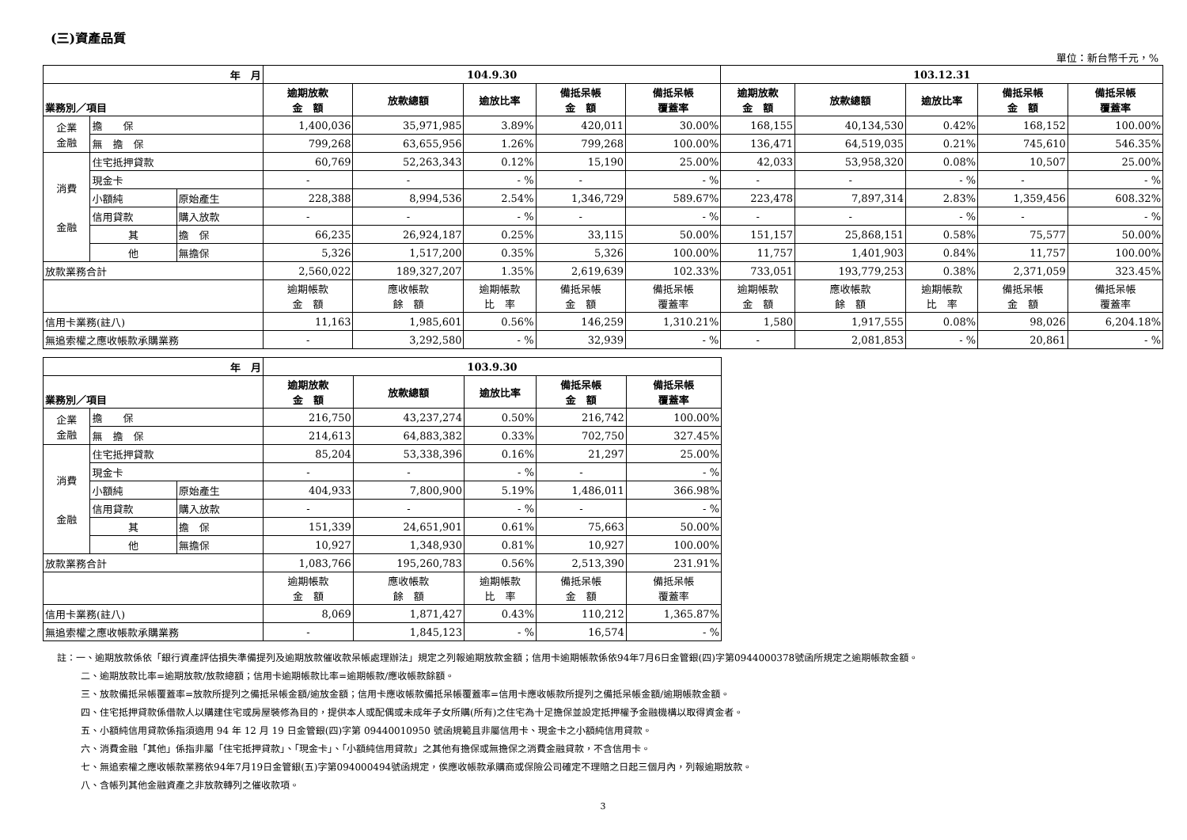(三)資產品質
單位：新台幣千元，%
| 年 月 | | | 104.9.30 | | | | | 103.12.31 | | | | |
| --- | --- | --- | --- | --- | --- | --- | --- | --- | --- | --- | --- | --- |
| 業務別／項目 | | | 逾期放款 金 額 | 放款總額 | 逾放比率 | 備抵呆帳 金 額 | 備抵呆帳 覆蓋率 | 逾期放款 金 額 | 放款總額 | 逾放比率 | 備抵呆帳 金 額 | 備抵呆帳 覆蓋率 |
| 企業 金融 | 擔 保 | | 1,400,036 | 35,971,985 | 3.89% | 420,011 | 30.00% | 168,155 | 40,134,530 | 0.42% | 168,152 | 100.00% |
| | 無 擔 保 | | 799,268 | 63,655,956 | 1.26% | 799,268 | 100.00% | 136,471 | 64,519,035 | 0.21% | 745,610 | 546.35% |
| 消費 金融 | 住宅抵押貸款 | | 60,769 | 52,263,343 | 0.12% | 15,190 | 25.00% | 42,033 | 53,958,320 | 0.08% | 10,507 | 25.00% |
| | 現金卡 | | - | - | - % | - | - % | - | - | - % | - | - % |
| | 小額純 | 原始產生 | 228,388 | 8,994,536 | 2.54% | 1,346,729 | 589.67% | 223,478 | 7,897,314 | 2.83% | 1,359,456 | 608.32% |
| | 信用貸款 | 購入放款 | - | - | - % | - | - % | - | - | - % | - | - % |
| | 其 | 擔 保 | 66,235 | 26,924,187 | 0.25% | 33,115 | 50.00% | 151,157 | 25,868,151 | 0.58% | 75,577 | 50.00% |
| | 他 | 無擔保 | 5,326 | 1,517,200 | 0.35% | 5,326 | 100.00% | 11,757 | 1,401,903 | 0.84% | 11,757 | 100.00% |
| 放款業務合計 | | | 2,560,022 | 189,327,207 | 1.35% | 2,619,639 | 102.33% | 733,051 | 193,779,253 | 0.38% | 2,371,059 | 323.45% |
| | | | 逾期帳款 金 額 | 應收帳款 餘 額 | 逾期帳款 比 率 | 備抵呆帳 金 額 | 備抵呆帳 覆蓋率 | 逾期帳款 金 額 | 應收帳款 餘 額 | 逾期帳款 比 率 | 備抵呆帳 金 額 | 備抵呆帳 覆蓋率 |
| 信用卡業務(註八) | | | 11,163 | 1,985,601 | 0.56% | 146,259 | 1,310.21% | 1,580 | 1,917,555 | 0.08% | 98,026 | 6,204.18% |
| 無追索權之應收帳款承購業務 | | | - | 3,292,580 | - % | 32,939 | - % | - | 2,081,853 | - % | 20,861 | - % |
| 年 月 | | | 103.9.30 | | | | |
| --- | --- | --- | --- | --- | --- | --- | --- |
| 業務別／項目 | | | 逾期放款 金 額 | 放款總額 | 逾放比率 | 備抵呆帳 金 額 | 備抵呆帳 覆蓋率 |
| 企業 金融 | 擔 保 | | 216,750 | 43,237,274 | 0.50% | 216,742 | 100.00% |
| | 無 擔 保 | | 214,613 | 64,883,382 | 0.33% | 702,750 | 327.45% |
| 消費 金融 | 住宅抵押貸款 | | 85,204 | 53,338,396 | 0.16% | 21,297 | 25.00% |
| | 現金卡 | | - | - | - % | - | - % |
| | 小額純 | 原始產生 | 404,933 | 7,800,900 | 5.19% | 1,486,011 | 366.98% |
| | 信用貸款 | 購入放款 | - | - | - % | - | - % |
| | 其 | 擔 保 | 151,339 | 24,651,901 | 0.61% | 75,663 | 50.00% |
| | 他 | 無擔保 | 10,927 | 1,348,930 | 0.81% | 10,927 | 100.00% |
| 放款業務合計 | | | 1,083,766 | 195,260,783 | 0.56% | 2,513,390 | 231.91% |
| | | | 逾期帳款 金 額 | 應收帳款 餘 額 | 逾期帳款 比 率 | 備抵呆帳 金 額 | 備抵呆帳 覆蓋率 |
| 信用卡業務(註八) | | | 8,069 | 1,871,427 | 0.43% | 110,212 | 1,365.87% |
| 無追索權之應收帳款承購業務 | | | - | 1,845,123 | - % | 16,574 | - % |
註：一、逾期放款係依「銀行資產評估損失準備提列及逾期放款催收款呆帳處理辦法」規定之列報逾期放款金額；信用卡逾期帳款係依94年7月6日金管銀(四)字第0944000378號函所規定之逾期帳款金額。
二、逾期放款比率=逾期放款/放款總額；信用卡逾期帳款比率=逾期帳款/應收帳款餘額。
三、放款備抵呆帳覆蓋率=放款所提列之備抵呆帳金額/逾放金額；信用卡應收帳款備抵呆帳覆蓋率=信用卡應收帳款所提列之備抵呆帳金額/逾期帳款金額。
四、住宅抵押貸款係借款人以購建住宅或房屋裝修為目的，提供本人或配偶或未成年子女所購(所有)之住宅為十足擔保並設定抵押權予金融機構以取得資金者。
五、小額純信用貸款係指須適用 94 年 12 月 19 日金管銀(四)字第 09440010950 號函規範且非屬信用卡、現金卡之小額純信用貸款。
六、消費金融「其他」係指非屬「住宅抵押貸款」、「現金卡」、「小額純信用貸款」之其他有擔保或無擔保之消費金融貸款，不含信用卡。
七、無追索權之應收帳款業務依94年7月19日金管銀(五)字第094000494號函規定，俟應收帳款承購商或保險公司確定不理賠之日起三個月內，列報逾期放款。
八、含帳列其他金融資產之非放款轉列之催收款項。
3